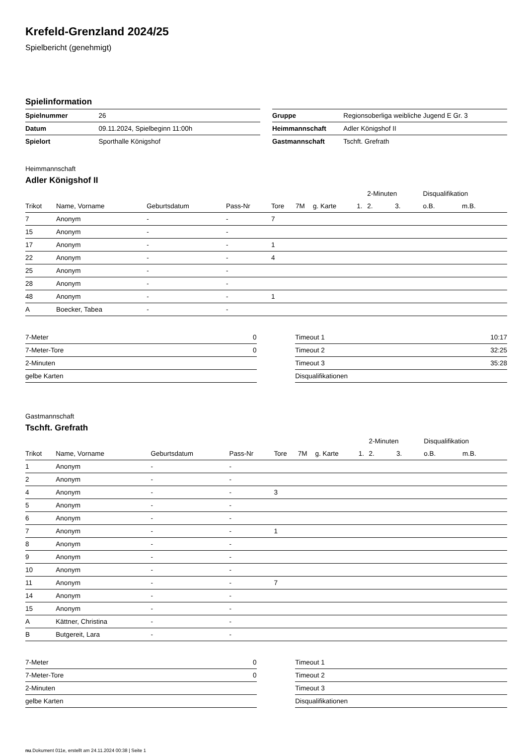Krefeld-Grenzland 2024/25
Spielbericht (genehmigt)
Spielinformation
| Spielnummer | 26 |
| Datum | 09.11.2024, Spielbeginn 11:00h |
| Spielort | Sporthalle Königshof |
| Gruppe | Regionsoberliga weibliche Jugend E Gr. 3 |
| Heimmannschaft | Adler Königshof II |
| Gastmannschaft | Tschft. Grefrath |
Heimmannschaft
Adler Königshof II
| | | | | | | | | 2-Minuten | | | Disqualifikation | |
| --- | --- | --- | --- | --- | --- | --- | --- | --- | --- | --- | --- | --- |
| Trikot | Name, Vorname | Geburtsdatum | Pass-Nr | Tore | 7M | g. Karte | 1. | 2. | 3. | | o.B. | m.B. |
| 7 | Anonym | - | - | 7 | | | | | | | | |
| 15 | Anonym | - | - | | | | | | | | | |
| 17 | Anonym | - | - | 1 | | | | | | | | |
| 22 | Anonym | - | - | 4 | | | | | | | | |
| 25 | Anonym | - | - | | | | | | | | | |
| 28 | Anonym | - | - | | | | | | | | | |
| 48 | Anonym | - | - | 1 | | | | | | | | |
| A | Boecker, Tabea | - | - | | | | | | | | | |
| 7-Meter | 0 |
| 7-Meter-Tore | 0 |
| 2-Minuten | |
| gelbe Karten | |
| Timeout 1 | 10:17 |
| Timeout 2 | 32:25 |
| Timeout 3 | 35:28 |
| Disqualifikationen | |
Gastmannschaft
Tschft. Grefrath
| | | | | | | | | 2-Minuten | | | Disqualifikation | |
| --- | --- | --- | --- | --- | --- | --- | --- | --- | --- | --- | --- | --- |
| Trikot | Name, Vorname | Geburtsdatum | Pass-Nr | Tore | 7M | g. Karte | 1. | 2. | 3. | | o.B. | m.B. |
| 1 | Anonym | - | - | | | | | | | | | |
| 2 | Anonym | - | - | | | | | | | | | |
| 4 | Anonym | - | - | 3 | | | | | | | | |
| 5 | Anonym | - | - | | | | | | | | | |
| 6 | Anonym | - | - | | | | | | | | | |
| 7 | Anonym | - | - | 1 | | | | | | | | |
| 8 | Anonym | - | - | | | | | | | | | |
| 9 | Anonym | - | - | | | | | | | | | |
| 10 | Anonym | - | - | | | | | | | | | |
| 11 | Anonym | - | - | 7 | | | | | | | | |
| 14 | Anonym | - | - | | | | | | | | | |
| 15 | Anonym | - | - | | | | | | | | | |
| A | Kättner, Christina | - | - | | | | | | | | | |
| B | Butgereit, Lara | - | - | | | | | | | | | |
| 7-Meter | 0 |
| 7-Meter-Tore | 0 |
| 2-Minuten | |
| gelbe Karten | |
| Timeout 1 | |
| Timeout 2 | |
| Timeout 3 | |
| Disqualifikationen | |
nu.Dokument 011e, erstellt am 24.11.2024 00:38 | Seite 1